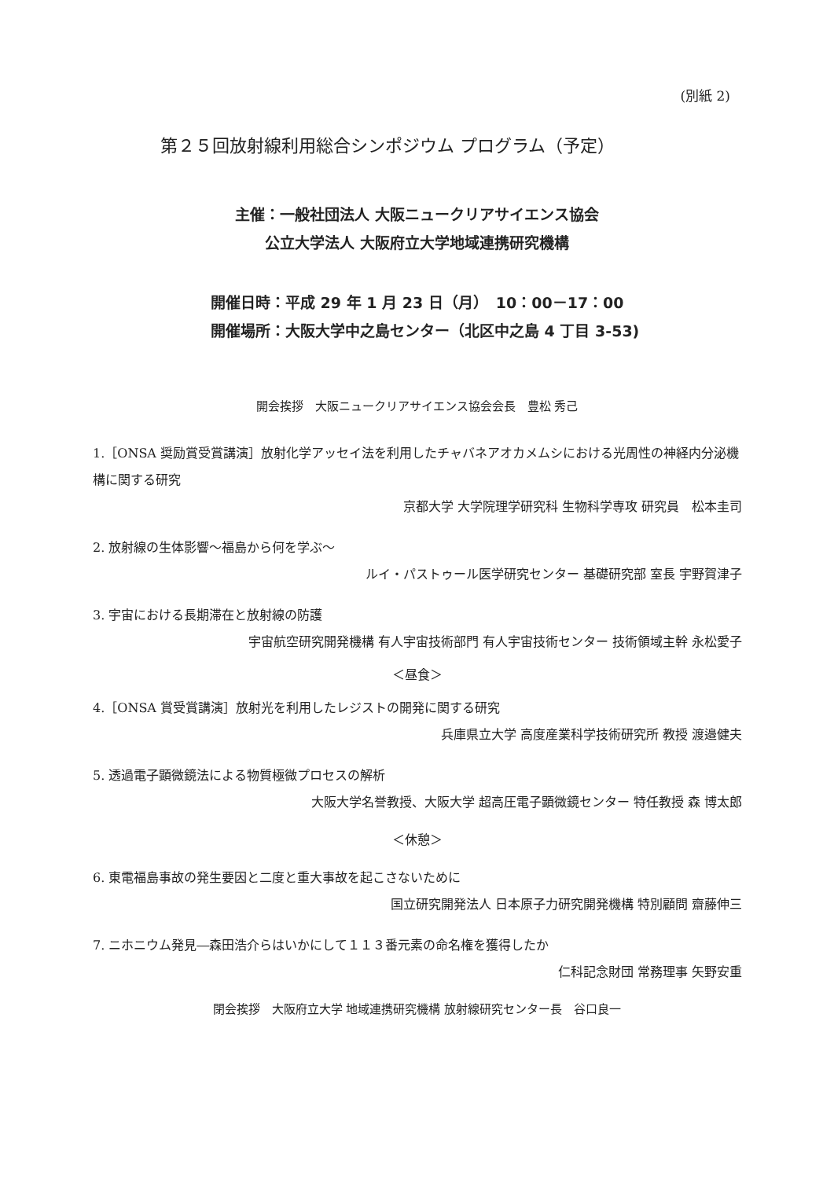(別紙 2)
第２５回放射線利用総合シンポジウム プログラム（予定）
主催：一般社団法人 大阪ニュークリアサイエンス協会
公立大学法人 大阪府立大学地域連携研究機構
開催日時：平成 29 年 1 月 23 日（月）　10：00－17：00
開催場所：大阪大学中之島センター（北区中之島 4 丁目 3-53)
開会挨拶　大阪ニュークリアサイエンス協会会長　豊松 秀己
1.［ONSA 奨励賞受賞講演］放射化学アッセイ法を利用したチャバネアオカメムシにおける光周性の神経内分泌機構に関する研究
京都大学 大学院理学研究科 生物科学専攻 研究員　松本圭司
2. 放射線の生体影響～福島から何を学ぶ～
ルイ・パストゥール医学研究センター 基礎研究部 室長 宇野賀津子
3. 宇宙における長期滞在と放射線の防護
宇宙航空研究開発機構 有人宇宙技術部門 有人宇宙技術センター 技術領域主幹 永松愛子
＜昼食＞
4.［ONSA 賞受賞講演］放射光を利用したレジストの開発に関する研究
兵庫県立大学 高度産業科学技術研究所 教授 渡邉健夫
5. 透過電子顕微鏡法による物質極微プロセスの解析
大阪大学名誉教授、大阪大学 超高圧電子顕微鏡センター 特任教授 森 博太郎
＜休憩＞
6. 東電福島事故の発生要因と二度と重大事故を起こさないために
国立研究開発法人 日本原子力研究開発機構 特別顧問 齋藤伸三
7. ニホニウム発見―森田浩介らはいかにして１１３番元素の命名権を獲得したか
仁科記念財団 常務理事 矢野安重
閉会挨拶　大阪府立大学 地域連携研究機構 放射線研究センター長　谷口良一